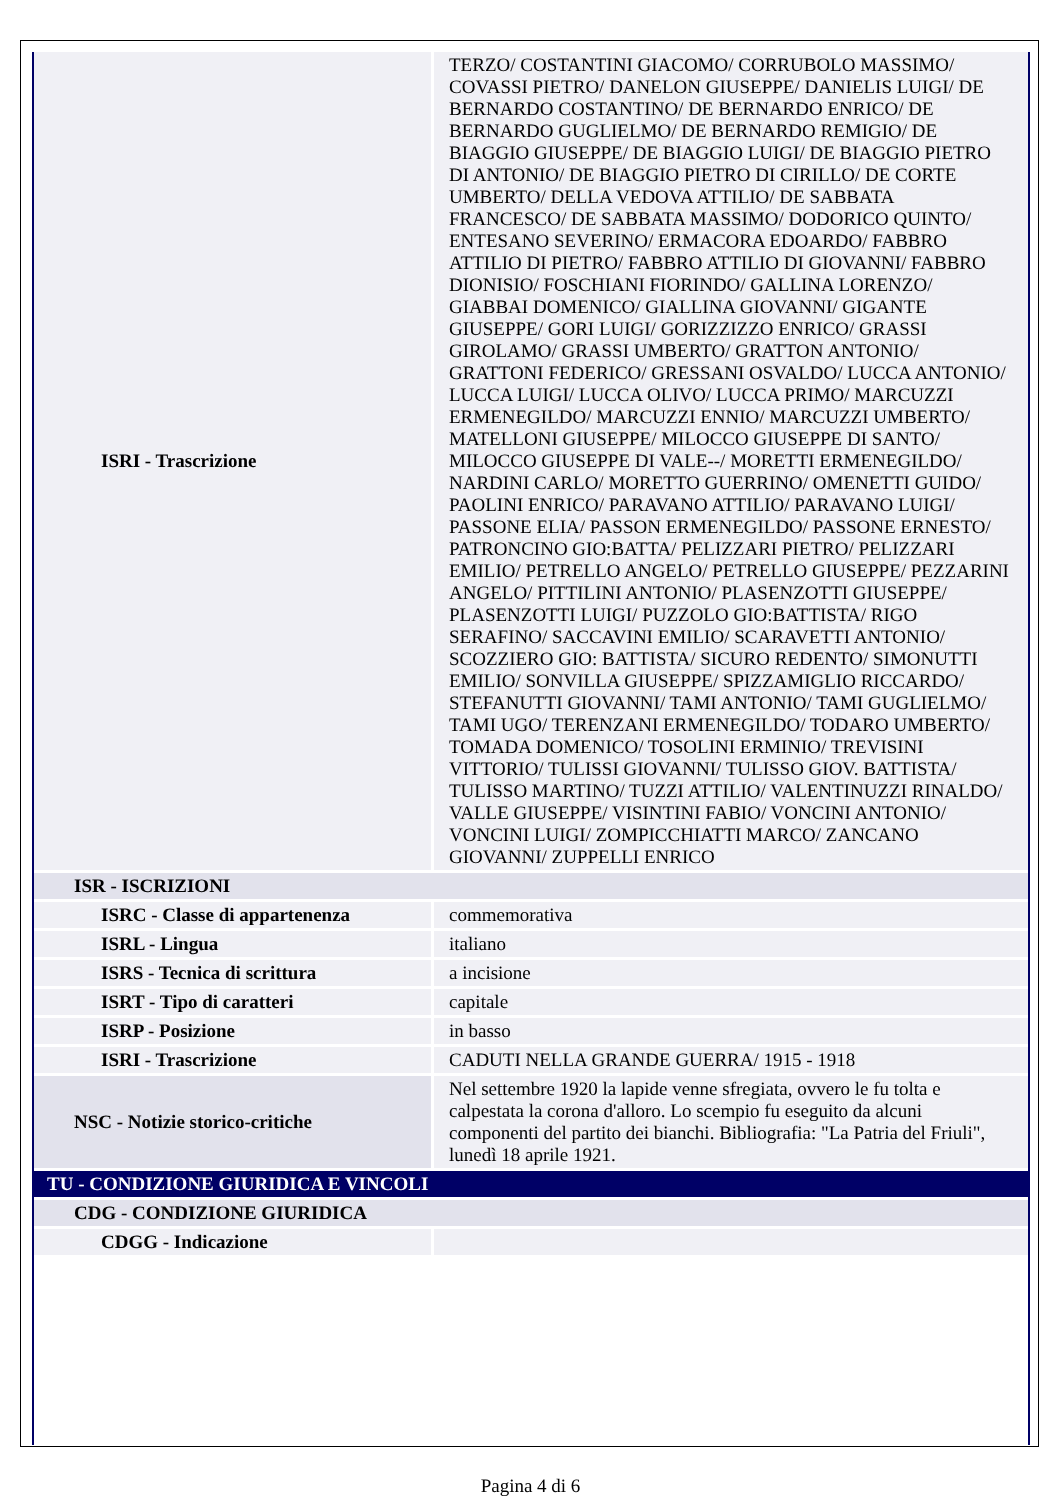| ISRI - Trascrizione | TERZO/ COSTANTINI GIACOMO/ CORRUBOLO MASSIMO/ COVASSI PIETRO/ DANELON GIUSEPPE/ DANIELIS LUIGI/ DE BERNARDO COSTANTINO/ DE BERNARDO ENRICO/ DE BERNARDO GUGLIELMO/ DE BERNARDO REMIGIO/ DE BIAGGIO GIUSEPPE/ DE BIAGGIO LUIGI/ DE BIAGGIO PIETRO DI ANTONIO/ DE BIAGGIO PIETRO DI CIRILLO/ DE CORTE UMBERTO/ DELLA VEDOVA ATTILIO/ DE SABBATA FRANCESCO/ DE SABBATA MASSIMO/ DODORICO QUINTO/ ENTESANO SEVERINO/ ERMACORA EDOARDO/ FABBRO ATTILIO DI PIETRO/ FABBRO ATTILIO DI GIOVANNI/ FABBRO DIONISIO/ FOSCHIANI FIORINDO/ GALLINA LORENZO/ GIABBAI DOMENICO/ GIALLINA GIOVANNI/ GIGANTE GIUSEPPE/ GORI LUIGI/ GORIZZIZZO ENRICO/ GRASSI GIROLAMO/ GRASSI UMBERTO/ GRATTON ANTONIO/ GRATTONI FEDERICO/ GRESSANI OSVALDO/ LUCCA ANTONIO/ LUCCA LUIGI/ LUCCA OLIVO/ LUCCA PRIMO/ MARCUZZI ERMENEGILDO/ MARCUZZI ENNIO/ MARCUZZI UMBERTO/ MATELLONI GIUSEPPE/ MILOCCO GIUSEPPE DI SANTO/ MILOCCO GIUSEPPE DI VALE--/ MORETTI ERMENEGILDO/ NARDINI CARLO/ MORETTO GUERRINO/ OMENETTI GUIDO/ PAOLINI ENRICO/ PARAVANO ATTILIO/ PARAVANO LUIGI/ PASSONE ELIA/ PASSON ERMENEGILDO/ PASSONE ERNESTO/ PATRONCINO GIO:BATTA/ PELIZZARI PIETRO/ PELIZZARI EMILIO/ PETRELLO ANGELO/ PETRELLO GIUSEPPE/ PEZZARINI ANGELO/ PITTILINI ANTONIO/ PLASENZOTTI GIUSEPPE/ PLASENZOTTI LUIGI/ PUZZOLO GIO:BATTISTA/ RIGO SERAFINO/ SACCAVINI EMILIO/ SCARAVETTI ANTONIO/ SCOZZIERO GIO: BATTISTA/ SICURO REDENTO/ SIMONUTTI EMILIO/ SONVILLA GIUSEPPE/ SPIZZAMIGLIO RICCARDO/ STEFANUTTI GIOVANNI/ TAMI ANTONIO/ TAMI GUGLIELMO/ TAMI UGO/ TERENZANI ERMENEGILDO/ TODARO UMBERTO/ TOMADA DOMENICO/ TOSOLINI ERMINIO/ TREVISINI VITTORIO/ TULISSI GIOVANNI/ TULISSO GIOV. BATTISTA/ TULISSO MARTINO/ TUZZI ATTILIO/ VALENTINUZZI RINALDO/ VALLE GIUSEPPE/ VISINTINI FABIO/ VONCINI ANTONIO/ VONCINI LUIGI/ ZOMPICCHIATTI MARCO/ ZANCANO GIOVANNI/ ZUPPELLI ENRICO |
| ISR - ISCRIZIONI | |
| ISRC - Classe di appartenenza | commemorativa |
| ISRL - Lingua | italiano |
| ISRS - Tecnica di scrittura | a incisione |
| ISRT - Tipo di caratteri | capitale |
| ISRP - Posizione | in basso |
| ISRI - Trascrizione | CADUTI NELLA GRANDE GUERRA/ 1915 - 1918 |
| NSC - Notizie storico-critiche | Nel settembre 1920 la lapide venne sfregiata, ovvero le fu tolta e calpestata la corona d'alloro. Lo scempio fu eseguito da alcuni componenti del partito dei bianchi. Bibliografia: "La Patria del Friuli", lunedì 18 aprile 1921. |
| TU - CONDIZIONE GIURIDICA E VINCOLI | |
| CDG - CONDIZIONE GIURIDICA | |
| CDGG - Indicazione | |
Pagina 4 di 6